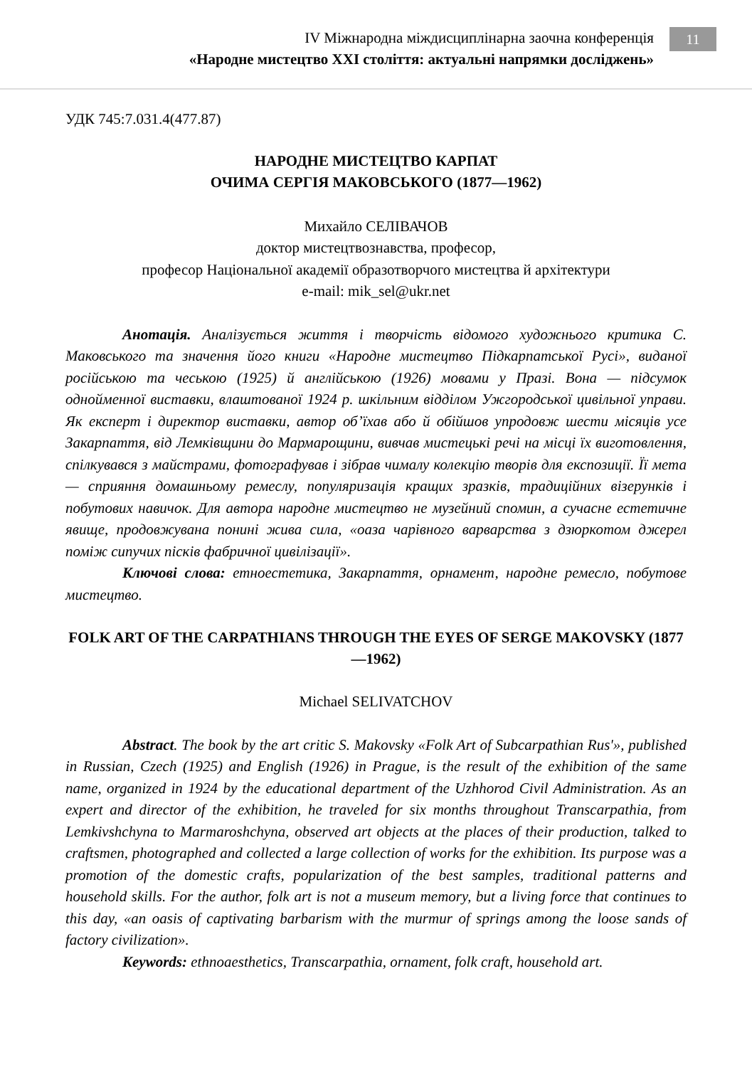IV Міжнародна міждисциплінарна заочна конференція
«Народне мистецтво XXI століття: актуальні напрямки досліджень»
11
УДК 745:7.031.4(477.87)
НАРОДНЕ МИСТЕЦТВО КАРПАТ
ОЧИМА СЕРГІЯ МАКОВСЬКОГО (1877—1962)
Михайло СЕЛІВАЧОВ
доктор мистецтвознавства, професор,
професор Національної академії образотворчого мистецтва й архітектури
e-mail: mik_sel@ukr.net
Анотація. Аналізується життя і творчість відомого художнього критика С. Маковського та значення його книги «Народне мистецтво Підкарпатської Русі», виданої російською та чеською (1925) й англійською (1926) мовами у Празі. Вона — підсумок однойменної виставки, влаштованої 1924 р. шкільним відділом Ужгородської цивільної управи. Як експерт і директор виставки, автор об’їхав або й обійшов упродовж шести місяців усе Закарпаття, від Лемківщини до Мармарощини, вивчав мистецькі речі на місці їх виготовлення, спілкувався з майстрами, фотографував і зібрав чималу колекцію творів для експозиції. Її мета — сприяння домашньому ремеслу, популяризація кращих зразків, традиційних візерунків і побутових навичок. Для автора народне мистецтво не музейний спомин, а сучасне естетичне явище, продовжувана понині жива сила, «оаза чарівного варварства з дзюркотом джерел поміж сипучих пісків фабричної цивілізації».
Ключові слова: етноестетика, Закарпаття, орнамент, народне ремесло, побутове мистецтво.
FOLK ART OF THE CARPATHIANS THROUGH THE EYES OF SERGE MAKOVSKY (1877—1962)
Michael SELIVATCHOV
Abstract. The book by the art critic S. Makovsky «Folk Art of Subcarpathian Rus'», published in Russian, Czech (1925) and English (1926) in Prague, is the result of the exhibition of the same name, organized in 1924 by the educational department of the Uzhhorod Civil Administration. As an expert and director of the exhibition, he traveled for six months throughout Transcarpathia, from Lemkivshchyna to Marmaroshchyna, observed art objects at the places of their production, talked to craftsmen, photographed and collected a large collection of works for the exhibition. Its purpose was a promotion of the domestic crafts, popularization of the best samples, traditional patterns and household skills. For the author, folk art is not a museum memory, but a living force that continues to this day, «an oasis of captivating barbarism with the murmur of springs among the loose sands of factory civilization».
Keywords: ethnoaesthetics, Transcarpathia, ornament, folk craft, household art.